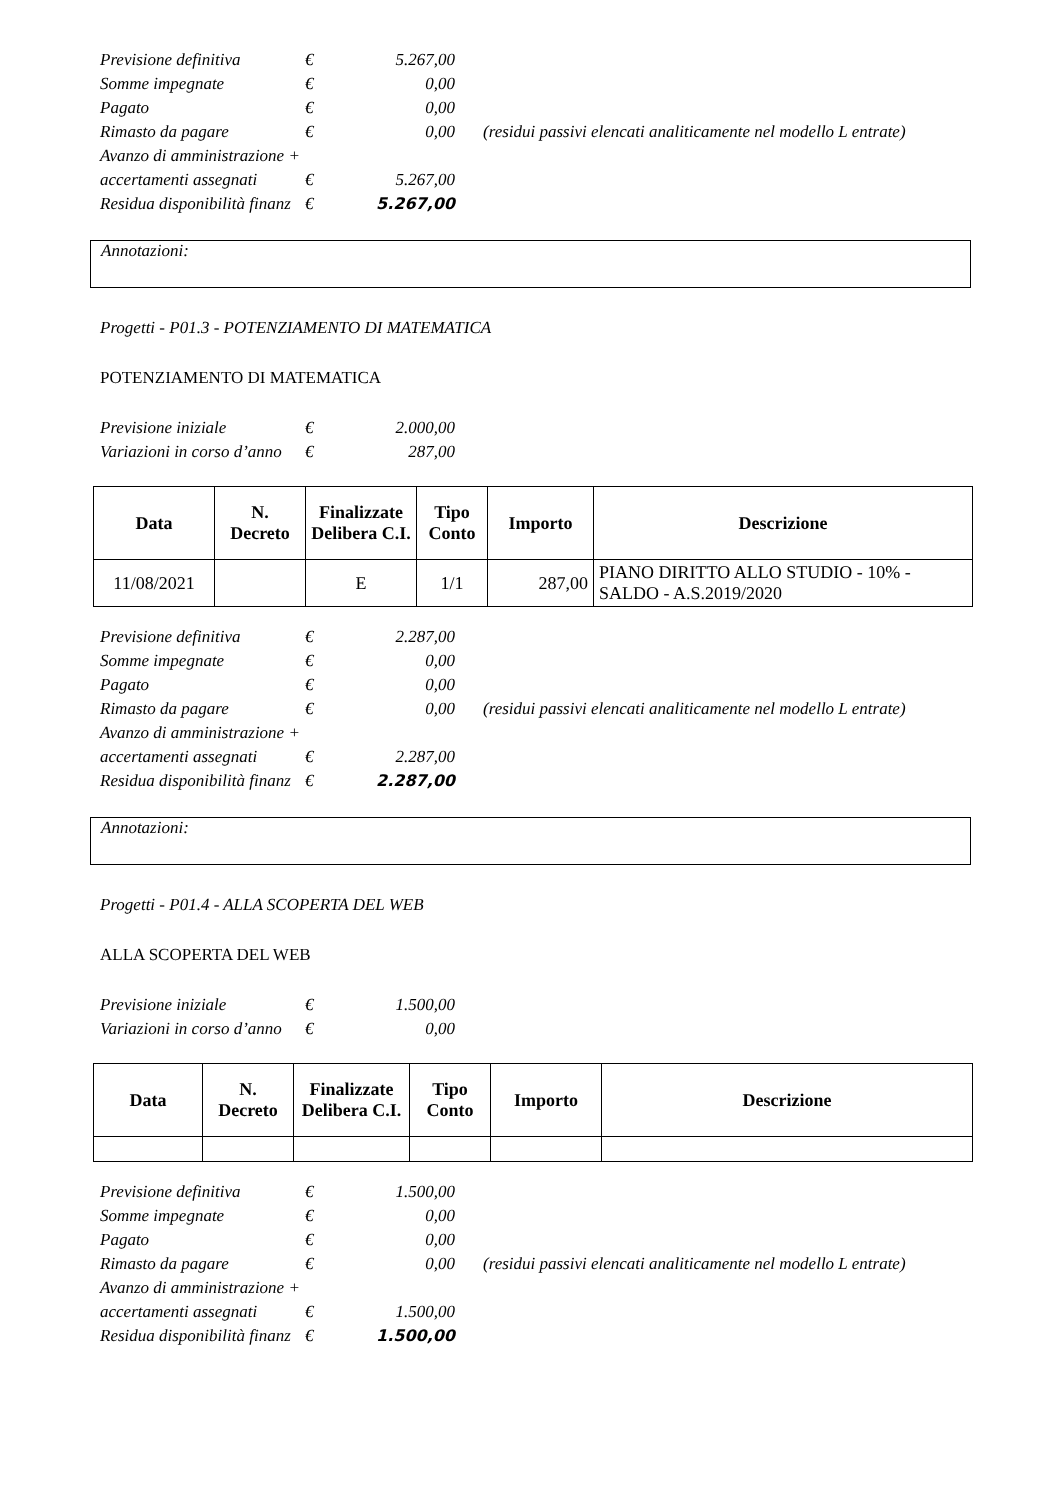| Previsione definitiva | € | 5.267,00 | |
| Somme impegnate | € | 0,00 | |
| Pagato | € | 0,00 | |
| Rimasto da pagare | € | 0,00 | (residui passivi elencati analiticamente nel modello L entrate) |
| Avanzo di amministrazione + | | | |
| accertamenti assegnati | € | 5.267,00 | |
| Residua disponibilità finanz | € | 5.267,00 | |
Annotazioni:
Progetti - P01.3 - POTENZIAMENTO DI MATEMATICA
POTENZIAMENTO DI MATEMATICA
| Previsione iniziale | € | 2.000,00 |
| Variazioni in corso d’anno | € | 287,00 |
| Data | N. Decreto | Finalizzate Delibera C.I. | Tipo Conto | Importo | Descrizione |
| --- | --- | --- | --- | --- | --- |
| 11/08/2021 | | E | 1/1 | 287,00 | PIANO DIRITTO ALLO STUDIO - 10% - SALDO - A.S.2019/2020 |
| Previsione definitiva | € | 2.287,00 | |
| Somme impegnate | € | 0,00 | |
| Pagato | € | 0,00 | |
| Rimasto da pagare | € | 0,00 | (residui passivi elencati analiticamente nel modello L entrate) |
| Avanzo di amministrazione + | | | |
| accertamenti assegnati | € | 2.287,00 | |
| Residua disponibilità finanz | € | 2.287,00 | |
Annotazioni:
Progetti - P01.4 - ALLA SCOPERTA DEL WEB
ALLA SCOPERTA DEL WEB
| Previsione iniziale | € | 1.500,00 |
| Variazioni in corso d’anno | € | 0,00 |
| Data | N. Decreto | Finalizzate Delibera C.I. | Tipo Conto | Importo | Descrizione |
| --- | --- | --- | --- | --- | --- |
| Previsione definitiva | € | 1.500,00 | |
| Somme impegnate | € | 0,00 | |
| Pagato | € | 0,00 | |
| Rimasto da pagare | € | 0,00 | (residui passivi elencati analiticamente nel modello L entrate) |
| Avanzo di amministrazione + | | | |
| accertamenti assegnati | € | 1.500,00 | |
| Residua disponibilità finanz | € | 1.500,00 | |